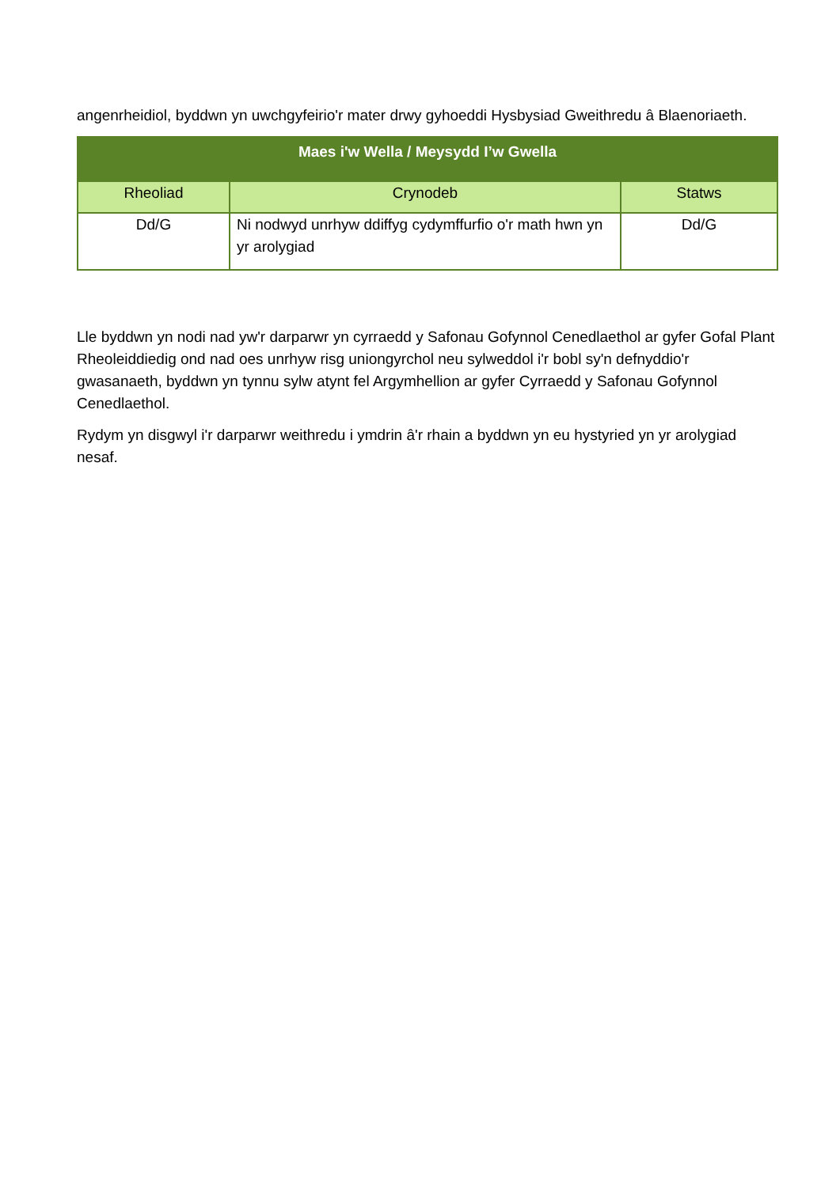angenrheidiol, byddwn yn uwchgyfeirio'r mater drwy gyhoeddi Hysbysiad Gweithredu â Blaenoriaeth.
| Maes i'w Wella / Meysydd I’w Gwella | | |
| --- | --- | --- |
| Rheoliad | Crynodeb | Statws |
| Dd/G | Ni nodwyd unrhyw ddiffyg cydymffurfio o'r math hwn yn yr arolygiad | Dd/G |
Lle byddwn yn nodi nad yw'r darparwr yn cyrraedd y Safonau Gofynnol Cenedlaethol ar gyfer Gofal Plant Rheoleiddiedig ond nad oes unrhyw risg uniongyrchol neu sylweddol i'r bobl sy'n defnyddio'r gwasanaeth, byddwn yn tynnu sylw atynt fel Argymhellion ar gyfer Cyrraedd y Safonau Gofynnol Cenedlaethol.
Rydym yn disgwyl i'r darparwr weithredu i ymdrin â'r rhain a byddwn yn eu hystyried yn yr arolygiad nesaf.